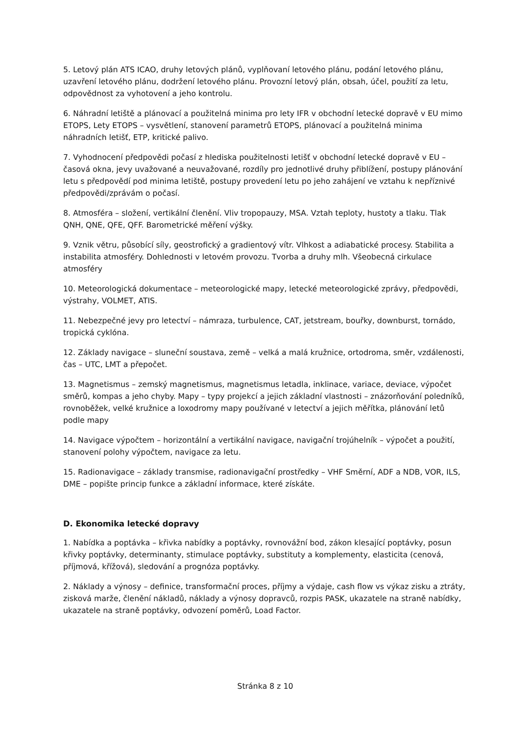5. Letový plán ATS ICAO, druhy letových plánů, vyplňovaní letového plánu, podání letového plánu, uzavření letového plánu, dodržení letového plánu. Provozní letový plán, obsah, účel, použití za letu, odpovědnost za vyhotovení a jeho kontrolu.
6. Náhradní letiště a plánovací a použitelná minima pro lety IFR v obchodní letecké dopravě v EU mimo ETOPS, Lety ETOPS – vysvětlení, stanovení parametrů ETOPS, plánovací a použitelná minima náhradních letišť, ETP, kritické palivo.
7. Vyhodnocení předpovědi počasí z hlediska použitelnosti letišť v obchodní letecké dopravě v EU – časová okna, jevy uvažované a neuvažované, rozdíly pro jednotlivé druhy přiblížení, postupy plánování letu s předpovědí pod minima letiště, postupy provedení letu po jeho zahájení ve vztahu k nepříznivé předpovědi/zprávám o počasí.
8. Atmosféra – složení, vertikální členění. Vliv tropopauzy, MSA. Vztah teploty, hustoty a tlaku. Tlak QNH, QNE, QFE, QFF. Barometrické měření výšky.
9. Vznik větru, působící síly, geostrofický a gradientový vítr. Vlhkost a adiabatické procesy. Stabilita a instabilita atmosféry. Dohlednosti v letovém provozu. Tvorba a druhy mlh. Všeobecná cirkulace atmosféry
10. Meteorologická dokumentace – meteorologické mapy, letecké meteorologické zprávy, předpovědi, výstrahy, VOLMET, ATIS.
11. Nebezpečné jevy pro letectví – námraza, turbulence, CAT, jetstream, bouřky, downburst, tornádo, tropická cyklóna.
12. Základy navigace – sluneční soustava, země – velká a malá kružnice, ortodroma, směr, vzdálenosti, čas – UTC, LMT a přepočet.
13. Magnetismus – zemský magnetismus, magnetismus letadla, inklinace, variace, deviace, výpočet směrů, kompas a jeho chyby. Mapy – typy projekcí a jejich základní vlastnosti – znázorňování poledníků, rovnoběžek, velké kružnice a loxodromy mapy používané v letectví a jejich měřítka, plánování letů podle mapy
14. Navigace výpočtem – horizontální a vertikální navigace, navigační trojúhelník – výpočet a použití, stanovení polohy výpočtem, navigace za letu.
15. Radionavigace – základy transmise, radionavigační prostředky – VHF Směrní, ADF a NDB, VOR, ILS, DME – popište princip funkce a základní informace, které získáte.
D. Ekonomika letecké dopravy
1. Nabídka a poptávka – křivka nabídky a poptávky, rovnovážní bod, zákon klesající poptávky, posun křivky poptávky, determinanty, stimulace poptávky, substituty a komplementy, elasticita (cenová, příjmová, křížová), sledování a prognóza poptávky.
2. Náklady a výnosy – definice, transformační proces, příjmy a výdaje, cash flow vs výkaz zisku a ztráty, zisková marže, členění nákladů, náklady a výnosy dopravců, rozpis PASK, ukazatele na straně nabídky, ukazatele na straně poptávky, odvození poměrů, Load Factor.
Stránka 8 z 10